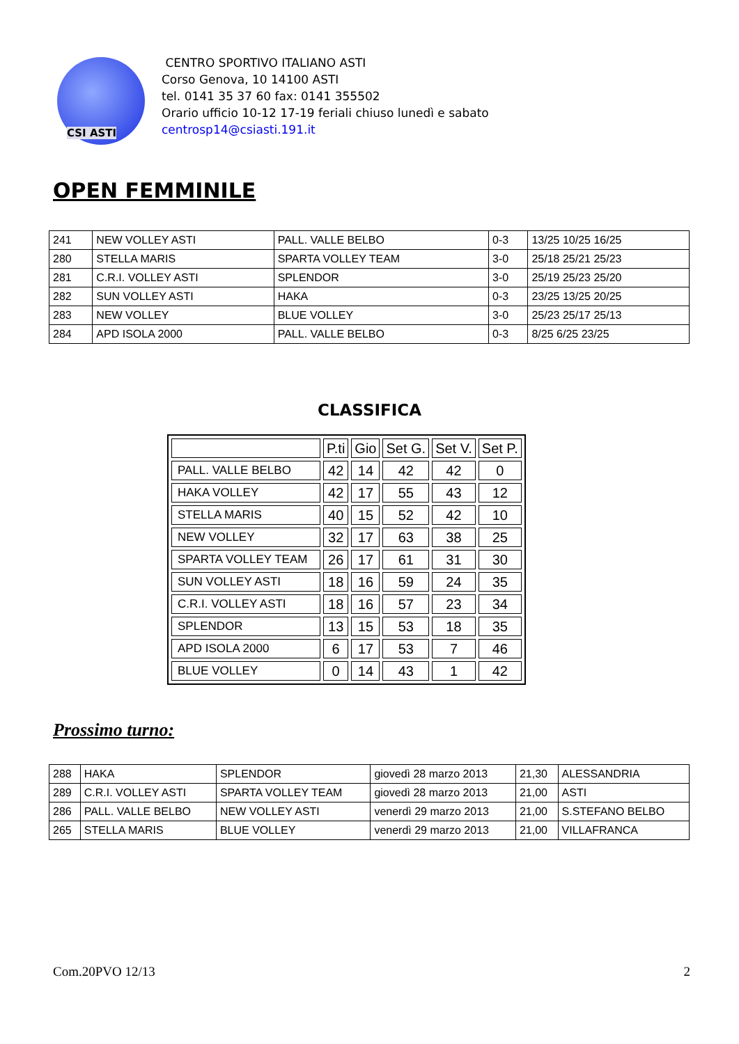CSI ASTI
CENTRO SPORTIVO ITALIANO ASTI
Corso Genova, 10 14100 ASTI
tel. 0141 35 37 60 fax: 0141 355502
Orario ufficio 10-12 17-19 feriali chiuso lunedì e sabato
centrosp14@csiasti.191.it
OPEN FEMMINILE
| 241 | NEW VOLLEY ASTI | PALL. VALLE BELBO | 0-3 | 13/25 10/25 16/25 |
| 280 | STELLA MARIS | SPARTA VOLLEY TEAM | 3-0 | 25/18 25/21 25/23 |
| 281 | C.R.I. VOLLEY ASTI | SPLENDOR | 3-0 | 25/19 25/23 25/20 |
| 282 | SUN VOLLEY ASTI | HAKA | 0-3 | 23/25 13/25 20/25 |
| 283 | NEW VOLLEY | BLUE VOLLEY | 3-0 | 25/23 25/17 25/13 |
| 284 | APD ISOLA 2000 | PALL. VALLE BELBO | 0-3 | 8/25 6/25 23/25 |
CLASSIFICA
| | P.ti | Gio | Set G. | Set V. | Set P. |
| --- | --- | --- | --- | --- | --- |
| PALL. VALLE BELBO | 42 | 14 | 42 | 42 | 0 |
| HAKA VOLLEY | 42 | 17 | 55 | 43 | 12 |
| STELLA MARIS | 40 | 15 | 52 | 42 | 10 |
| NEW VOLLEY | 32 | 17 | 63 | 38 | 25 |
| SPARTA VOLLEY TEAM | 26 | 17 | 61 | 31 | 30 |
| SUN VOLLEY ASTI | 18 | 16 | 59 | 24 | 35 |
| C.R.I. VOLLEY ASTI | 18 | 16 | 57 | 23 | 34 |
| SPLENDOR | 13 | 15 | 53 | 18 | 35 |
| APD ISOLA 2000 | 6 | 17 | 53 | 7 | 46 |
| BLUE VOLLEY | 0 | 14 | 43 | 1 | 42 |
Prossimo turno:
| 288 | HAKA | SPLENDOR | giovedì 28 marzo 2013 | 21,30 | ALESSANDRIA |
| 289 | C.R.I. VOLLEY ASTI | SPARTA VOLLEY TEAM | giovedì 28 marzo 2013 | 21,00 | ASTI |
| 286 | PALL. VALLE BELBO | NEW VOLLEY ASTI | venerdì 29 marzo 2013 | 21,00 | S.STEFANO BELBO |
| 265 | STELLA MARIS | BLUE VOLLEY | venerdì 29 marzo 2013 | 21,00 | VILLAFRANCA |
Com.20PVO 12/13 2